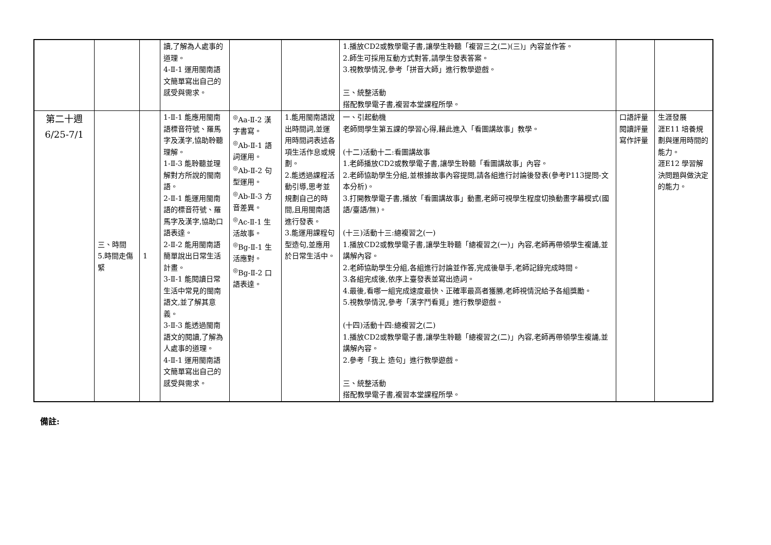| | | | 讀,了解為人處事的道理。 4-Ⅱ-1 運用閩南語文簡單寫出自己的感受與需求。 | | | 1.播放CD2或教學電子書,讓學生聆聽「複習三之(二)(三)」內容並作答。 2.師生可採用互動方式對答,請學生發表答案。 3.視教學情況,參考「拼音大師」進行教學遊戲。 三、統整活動 搭配教學電子書,複習本堂課程所學。 | | |
| 第二十週 6/25-7/1 | 三、時間 5.時間走傷緊 | 1 | 1-Ⅱ-1 能應用閩南語標音符號、羅馬字及漢字,協助聆聽理解。 1-Ⅱ-3 能聆聽並理解對方所說的閩南語。 2-Ⅱ-1 能運用閩南語的標音符號、羅馬字及漢字,協助口語表達。 2-Ⅱ-2 能用閩南語簡單說出日常生活計畫。 3-Ⅱ-1 能閱讀日常生活中常見的閩南語文,並了解其意義。 3-Ⅱ-3 能透過閩南語文的閱讀,了解為人處事的道理。 4-Ⅱ-1 運用閩南語文簡單寫出自己的感受與需求。 | <sup>◎</sup>Aa-Ⅱ-2 漢字書寫。 <sup>◎</sup>Ab-Ⅱ-1 語詞運用。 <sup>◎</sup>Ab-Ⅱ-2 句型運用。 <sup>◎</sup>Ab-Ⅱ-3 方音差異。 <sup>◎</sup>Ac-Ⅱ-1 生活故事。 <sup>◎</sup>Bg-Ⅱ-1 生活應對。 <sup>◎</sup>Bg-Ⅱ-2 口語表達。 | 1.能用閩南語說出時間詞,並運用時間詞表述各項生活作息或規劃。 2.能透過課程活動引導,思考並規劃自己的時間,且用閩南語進行發表。 3.能運用課程句型造句,並應用於日常生活中。 | 一、引起動機 老師問學生第五課的學習心得,藉此進入「看圖講故事」教學。 (十二)活動十二:看圖講故事 1.老師播放CD2或教學電子書,讓學生聆聽「看圖講故事」內容。 2.老師協助學生分組,並根據故事內容提問,請各組進行討論後發表(參考P113提問-文本分析)。 3.打開教學電子書,播放「看圖講故事」動畫,老師可視學生程度切換動畫字幕模式(國語/臺語/無)。 (十三)活動十三:總複習之(一) 1.播放CD2或教學電子書,讓學生聆聽「總複習之(一)」內容,老師再帶領學生複誦,並講解內容。 2.老師協助學生分組,各組進行討論並作答,完成後舉手,老師記錄完成時間。 3.各組完成後,依序上臺發表並寫出造詞。 4.最後,看哪一組完成速度最快、正確率最高者獲勝,老師視情況給予各組獎勵。 5.視教學情況,參考「漢字鬥看覓」進行教學遊戲。 (十四)活動十四:總複習之(二) 1.播放CD2或教學電子書,讓學生聆聽「總複習之(二)」內容,老師再帶領學生複誦,並講解內容。 2.參考「我上 造句」進行教學遊戲。 三、統整活動 搭配教學電子書,複習本堂課程所學。 | 口語評量 閱讀評量 寫作評量 | 生涯發展 涯E11 培養規劃與運用時間的能力。 涯E12 學習解決問題與做決定的能力。 |
備註: